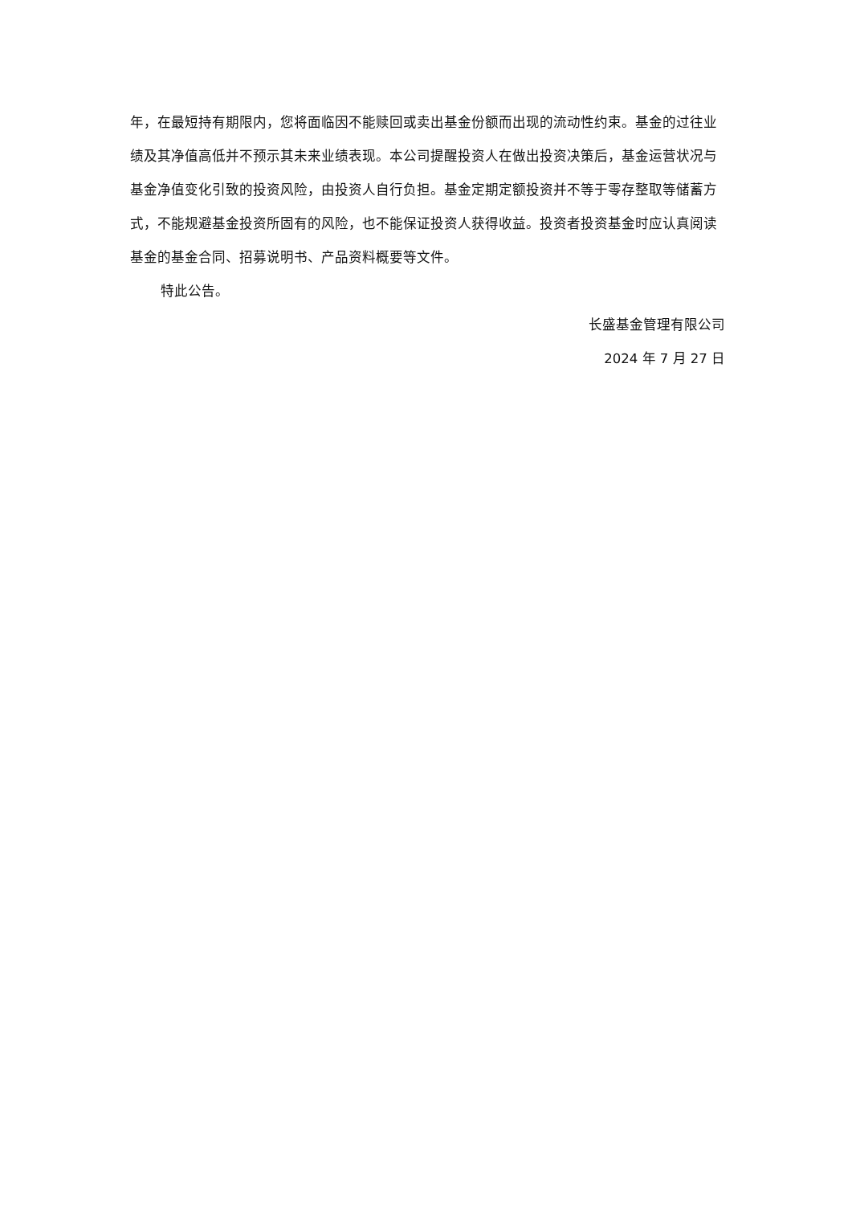年，在最短持有期限内，您将面临因不能赎回或卖出基金份额而出现的流动性约束。基金的过往业绩及其净值高低并不预示其未来业绩表现。本公司提醒投资人在做出投资决策后，基金运营状况与基金净值变化引致的投资风险，由投资人自行负担。基金定期定额投资并不等于零存整取等储蓄方式，不能规避基金投资所固有的风险，也不能保证投资人获得收益。投资者投资基金时应认真阅读基金的基金合同、招募说明书、产品资料概要等文件。
特此公告。
长盛基金管理有限公司
2024 年 7 月 27 日